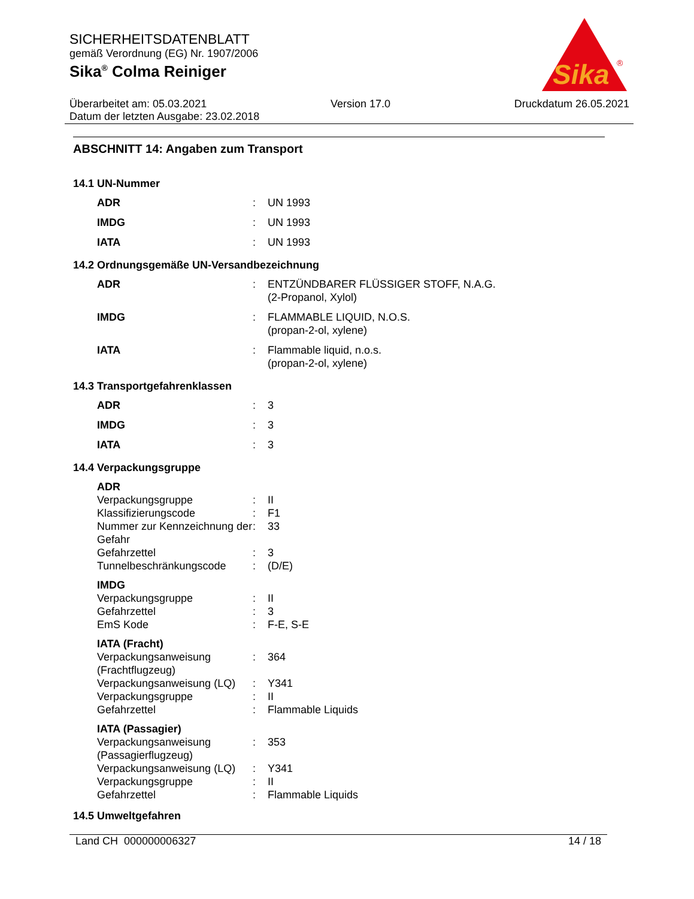SICHERHEITSDATENBLATT
gemäß Verordnung (EG) Nr. 1907/2006
Sika<sup>®</sup> Colma Reiniger
Sika
®
Überarbeitet am: 05.03.2021 Version 17.0 Druckdatum 26.05.2021
Datum der letzten Ausgabe: 23.02.2018
ABSCHNITT 14: Angaben zum Transport
14.1 UN-Nummer
| ADR | : | UN 1993 |
| IMDG | : | UN 1993 |
| IATA | : | UN 1993 |
14.2 Ordnungsgemäße UN-Versandbezeichnung
| ADR | : | ENTZÜNDBARER FLÜSSIGER STOFF, N.A.G. (2-Propanol, Xylol) |
| IMDG | : | FLAMMABLE LIQUID, N.O.S. (propan-2-ol, xylene) |
| IATA | : | Flammable liquid, n.o.s. (propan-2-ol, xylene) |
14.3 Transportgefahrenklassen
| ADR | : | 3 |
| IMDG | : | 3 |
| IATA | : | 3 |
14.4 Verpackungsgruppe
| ADR | | |
| Verpackungsgruppe | : | II |
| Klassifizierungscode | : | F1 |
| Nummer zur Kennzeichnung der Gefahr | : | 33 |
| Gefahrzettel | : | 3 |
| Tunnelbeschränkungscode | : | (D/E) |
| IMDG | | |
| Verpackungsgruppe | : | II |
| Gefahrzettel | : | 3 |
| EmS Kode | : | F-E, S-E |
| IATA (Fracht) | | |
| Verpackungsanweisung (Frachtflugzeug) | : | 364 |
| Verpackungsanweisung (LQ) | : | Y341 |
| Verpackungsgruppe | : | II |
| Gefahrzettel | : | Flammable Liquids |
| IATA (Passagier) | | |
| Verpackungsanweisung (Passagierflugzeug) | : | 353 |
| Verpackungsanweisung (LQ) | : | Y341 |
| Verpackungsgruppe | : | II |
| Gefahrzettel | : | Flammable Liquids |
14.5 Umweltgefahren
Land CH 000000006327 14 / 18